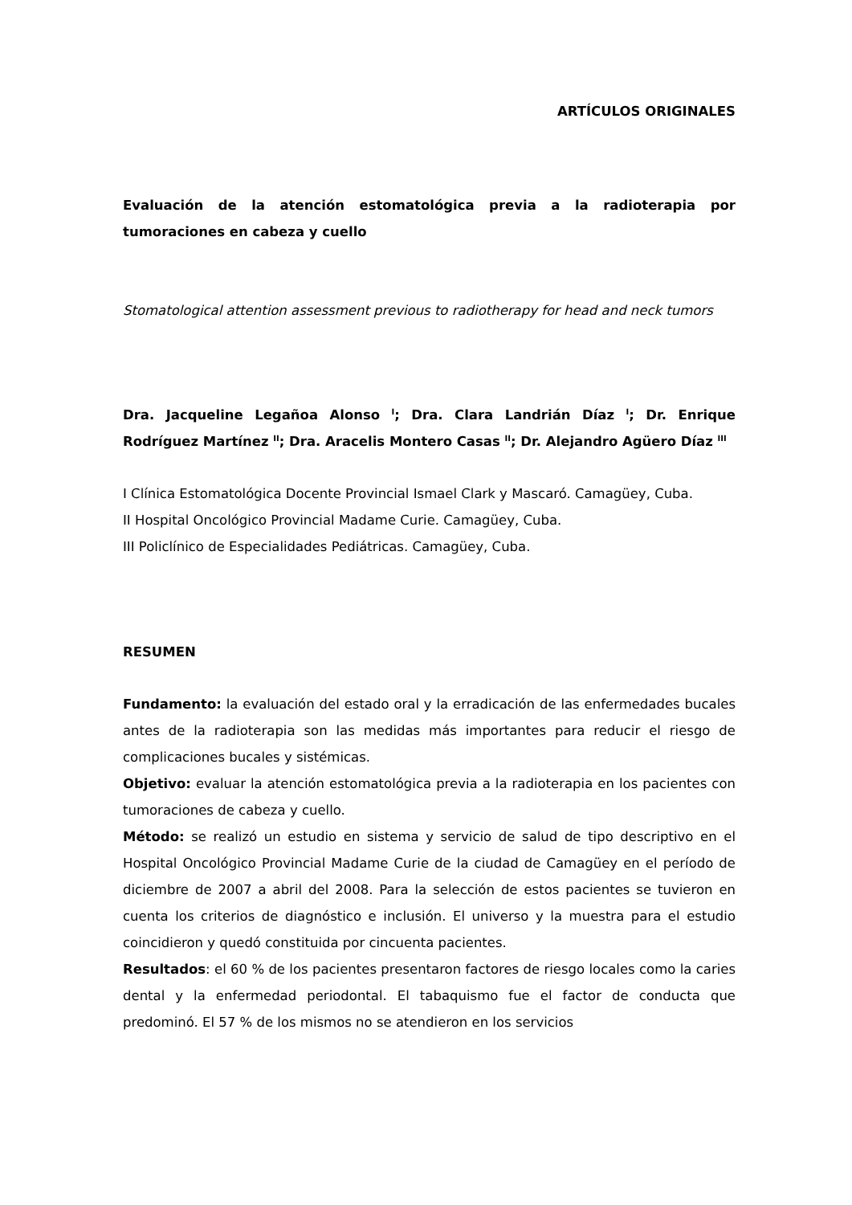ARTÍCULOS ORIGINALES
Evaluación de la atención estomatológica previa a la radioterapia por tumoraciones en cabeza y cuello
Stomatological attention assessment previous to radiotherapy for head and neck tumors
Dra. Jacqueline Legañoa Alonso <sup>I</sup>; Dra. Clara Landrián Díaz <sup>I</sup>; Dr. Enrique Rodríguez Martínez <sup>II</sup>; Dra. Aracelis Montero Casas <sup>II</sup>; Dr. Alejandro Agüero Díaz <sup>III</sup>
I Clínica Estomatológica Docente Provincial Ismael Clark y Mascaró. Camagüey, Cuba.
II Hospital Oncológico Provincial Madame Curie. Camagüey, Cuba.
III Policlínico de Especialidades Pediátricas. Camagüey, Cuba.
RESUMEN
Fundamento: la evaluación del estado oral y la erradicación de las enfermedades bucales antes de la radioterapia son las medidas más importantes para reducir el riesgo de complicaciones bucales y sistémicas.
Objetivo: evaluar la atención estomatológica previa a la radioterapia en los pacientes con tumoraciones de cabeza y cuello.
Método: se realizó un estudio en sistema y servicio de salud de tipo descriptivo en el Hospital Oncológico Provincial Madame Curie de la ciudad de Camagüey en el período de diciembre de 2007 a abril del 2008. Para la selección de estos pacientes se tuvieron en cuenta los criterios de diagnóstico e inclusión. El universo y la muestra para el estudio coincidieron y quedó constituida por cincuenta pacientes.
Resultados: el 60 % de los pacientes presentaron factores de riesgo locales como la caries dental y la enfermedad periodontal. El tabaquismo fue el factor de conducta que predominó. El 57 % de los mismos no se atendieron en los servicios